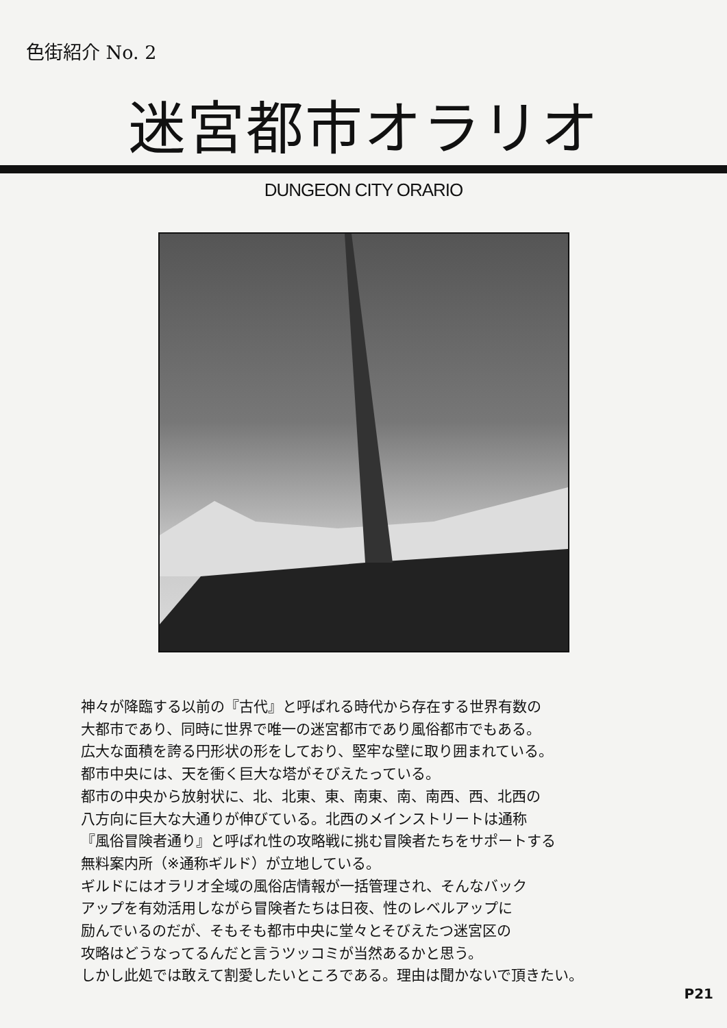色街紹介 No. 2
迷宮都市オラリオ
DUNGEON CITY ORARIO
神々が降臨する以前の『古代』と呼ばれる時代から存在する世界有数の
大都市であり、同時に世界で唯一の迷宮都市であり風俗都市でもある。
広大な面積を誇る円形状の形をしており、堅牢な壁に取り囲まれている。
都市中央には、天を衝く巨大な塔がそびえたっている。
都市の中央から放射状に、北、北東、東、南東、南、南西、西、北西の
八方向に巨大な大通りが伸びている。北西のメインストリートは通称
『風俗冒険者通り』と呼ばれ性の攻略戦に挑む冒険者たちをサポートする
無料案内所（※通称ギルド）が立地している。
ギルドにはオラリオ全域の風俗店情報が一括管理され、そんなバック
アップを有効活用しながら冒険者たちは日夜、性のレベルアップに
励んでいるのだが、そもそも都市中央に堂々とそびえたつ迷宮区の
攻略はどうなってるんだと言うツッコミが当然あるかと思う。
しかし此処では敢えて割愛したいところである。理由は聞かないで頂きたい。
P21